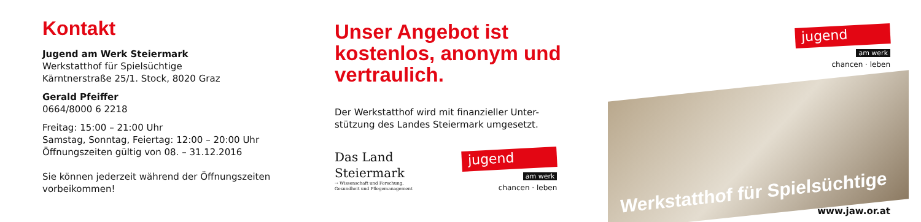Kontakt
Jugend am Werk Steiermark
Werkstatthof für Spielsüchtige
Kärntnerstraße 25/1. Stock, 8020 Graz
Gerald Pfeiffer
0664/8000 6 2218
Freitag: 15:00 – 21:00 Uhr
Samstag, Sonntag, Feiertag: 12:00 – 20:00 Uhr
Öffnungszeiten gültig von 08. – 31.12.2016
Sie können jederzeit während der Öffnungszeiten vorbeikommen!
Unser Angebot ist kostenlos, anonym und vertraulich.
Der Werkstatthof wird mit finanzieller Unter-
stützung des Landes Steiermark umgesetzt.
Das Land
Steiermark
→ Wissenschaft und Forschung,
Gesundheit und Pflegemanagement
jugend
am werk
chancen · leben
jugend
am werk
chancen · leben
Werkstatthof für Spielsüchtige
www.jaw.or.at